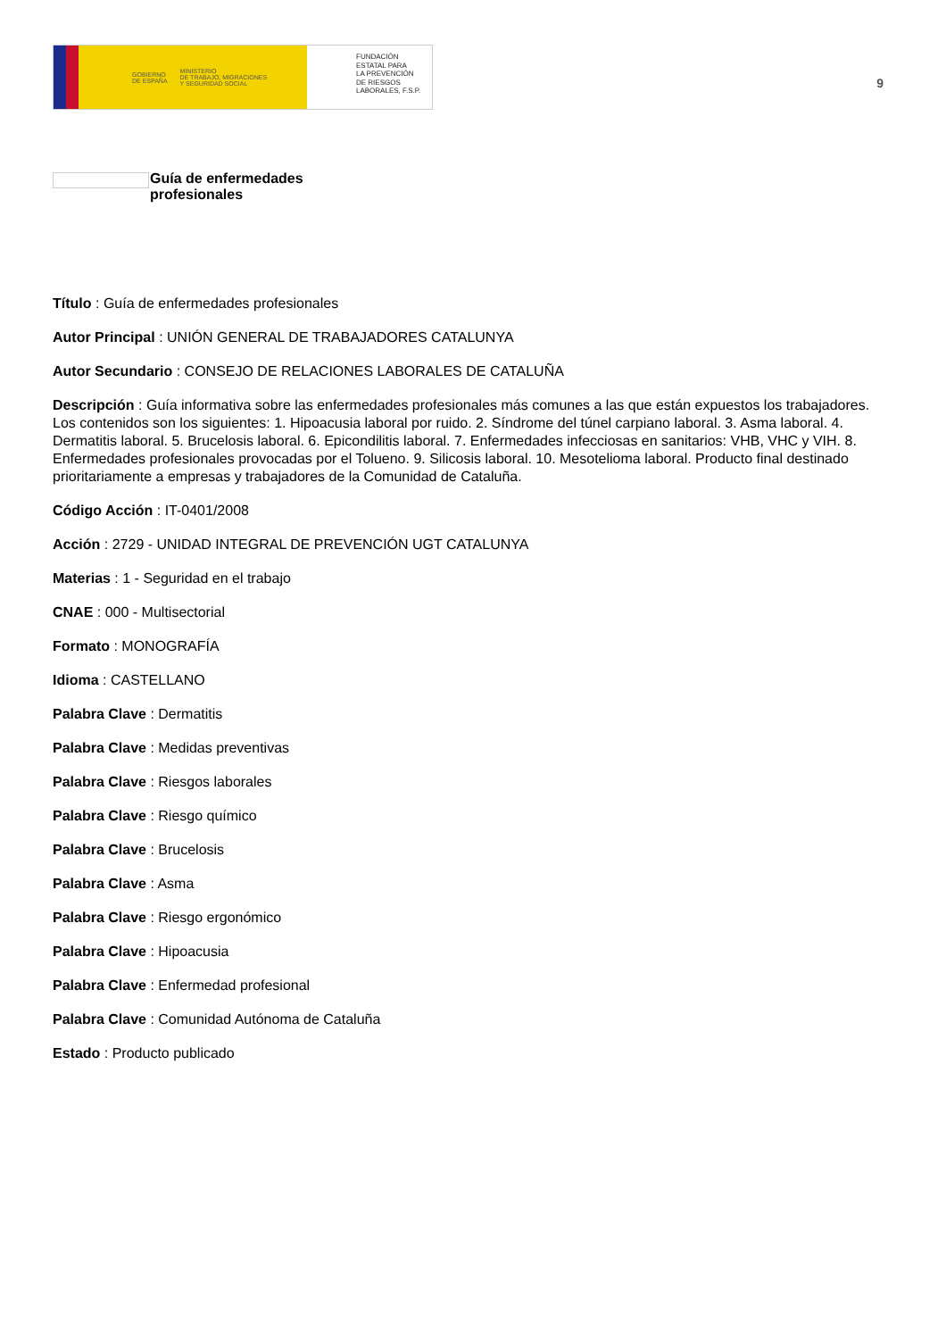GOBIERNO
DE ESPAÑA MINISTERIO
DE TRABAJO, MIGRACIONES
Y SEGURIDAD SOCIAL
FUNDACIÓN
ESTATAL PARA
LA PREVENCIÓN
DE RIESGOS
LABORALES, F.S.P.
9
Guía de enfermedades
profesionales
Título : Guía de enfermedades profesionales
Autor Principal : UNIÓN GENERAL DE TRABAJADORES CATALUNYA
Autor Secundario : CONSEJO DE RELACIONES LABORALES DE CATALUÑA
Descripción : Guía informativa sobre las enfermedades profesionales más comunes a las que están expuestos los trabajadores. Los contenidos son los siguientes: 1. Hipoacusia laboral por ruido. 2. Síndrome del túnel carpiano laboral. 3. Asma laboral. 4. Dermatitis laboral. 5. Brucelosis laboral. 6. Epicondilitis laboral. 7. Enfermedades infecciosas en sanitarios: VHB, VHC y VIH. 8. Enfermedades profesionales provocadas por el Tolueno. 9. Silicosis laboral. 10. Mesotelioma laboral. Producto final destinado prioritariamente a empresas y trabajadores de la Comunidad de Cataluña.
Código Acción : IT-0401/2008
Acción : 2729 - UNIDAD INTEGRAL DE PREVENCIÓN UGT CATALUNYA
Materias : 1 - Seguridad en el trabajo
CNAE : 000 - Multisectorial
Formato : MONOGRAFÍA
Idioma : CASTELLANO
Palabra Clave : Dermatitis
Palabra Clave : Medidas preventivas
Palabra Clave : Riesgos laborales
Palabra Clave : Riesgo químico
Palabra Clave : Brucelosis
Palabra Clave : Asma
Palabra Clave : Riesgo ergonómico
Palabra Clave : Hipoacusia
Palabra Clave : Enfermedad profesional
Palabra Clave : Comunidad Autónoma de Cataluña
Estado : Producto publicado